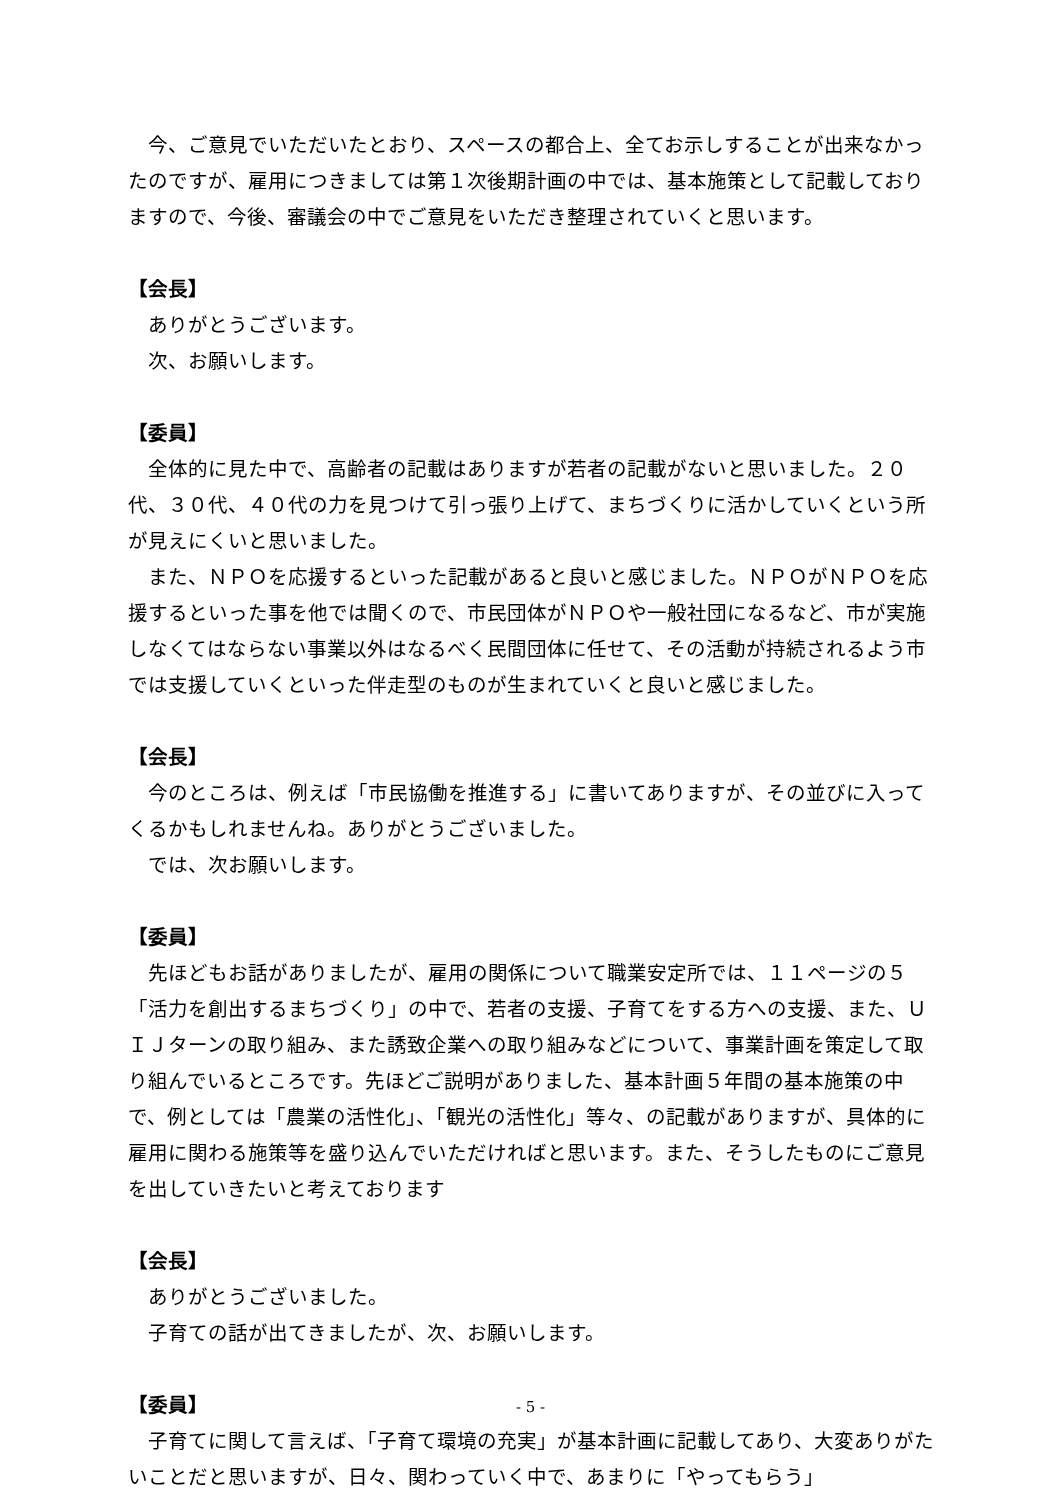今、ご意見でいただいたとおり、スペースの都合上、全てお示しすることが出来なかったのですが、雇用につきましては第１次後期計画の中では、基本施策として記載しておりますので、今後、審議会の中でご意見をいただき整理されていくと思います。
【会長】
ありがとうございます。
次、お願いします。
【委員】
全体的に見た中で、高齢者の記載はありますが若者の記載がないと思いました。２０代、３０代、４０代の力を見つけて引っ張り上げて、まちづくりに活かしていくという所が見えにくいと思いました。
また、ＮＰＯを応援するといった記載があると良いと感じました。ＮＰＯがＮＰＯを応援するといった事を他では聞くので、市民団体がＮＰＯや一般社団になるなど、市が実施しなくてはならない事業以外はなるべく民間団体に任せて、その活動が持続されるよう市では支援していくといった伴走型のものが生まれていくと良いと感じました。
【会長】
今のところは、例えば「市民協働を推進する」に書いてありますが、その並びに入ってくるかもしれませんね。ありがとうございました。
では、次お願いします。
【委員】
先ほどもお話がありましたが、雇用の関係について職業安定所では、１１ページの５「活力を創出するまちづくり」の中で、若者の支援、子育てをする方への支援、また、ＵＩＪターンの取り組み、また誘致企業への取り組みなどについて、事業計画を策定して取り組んでいるところです。先ほどご説明がありました、基本計画５年間の基本施策の中で、例としては「農業の活性化」、「観光の活性化」等々、の記載がありますが、具体的に雇用に関わる施策等を盛り込んでいただければと思います。また、そうしたものにご意見を出していきたいと考えております
【会長】
ありがとうございました。
子育ての話が出てきましたが、次、お願いします。
【委員】
子育てに関して言えば、「子育て環境の充実」が基本計画に記載してあり、大変ありがたいことだと思いますが、日々、関わっていく中で、あまりに「やってもらう」
- 5 -